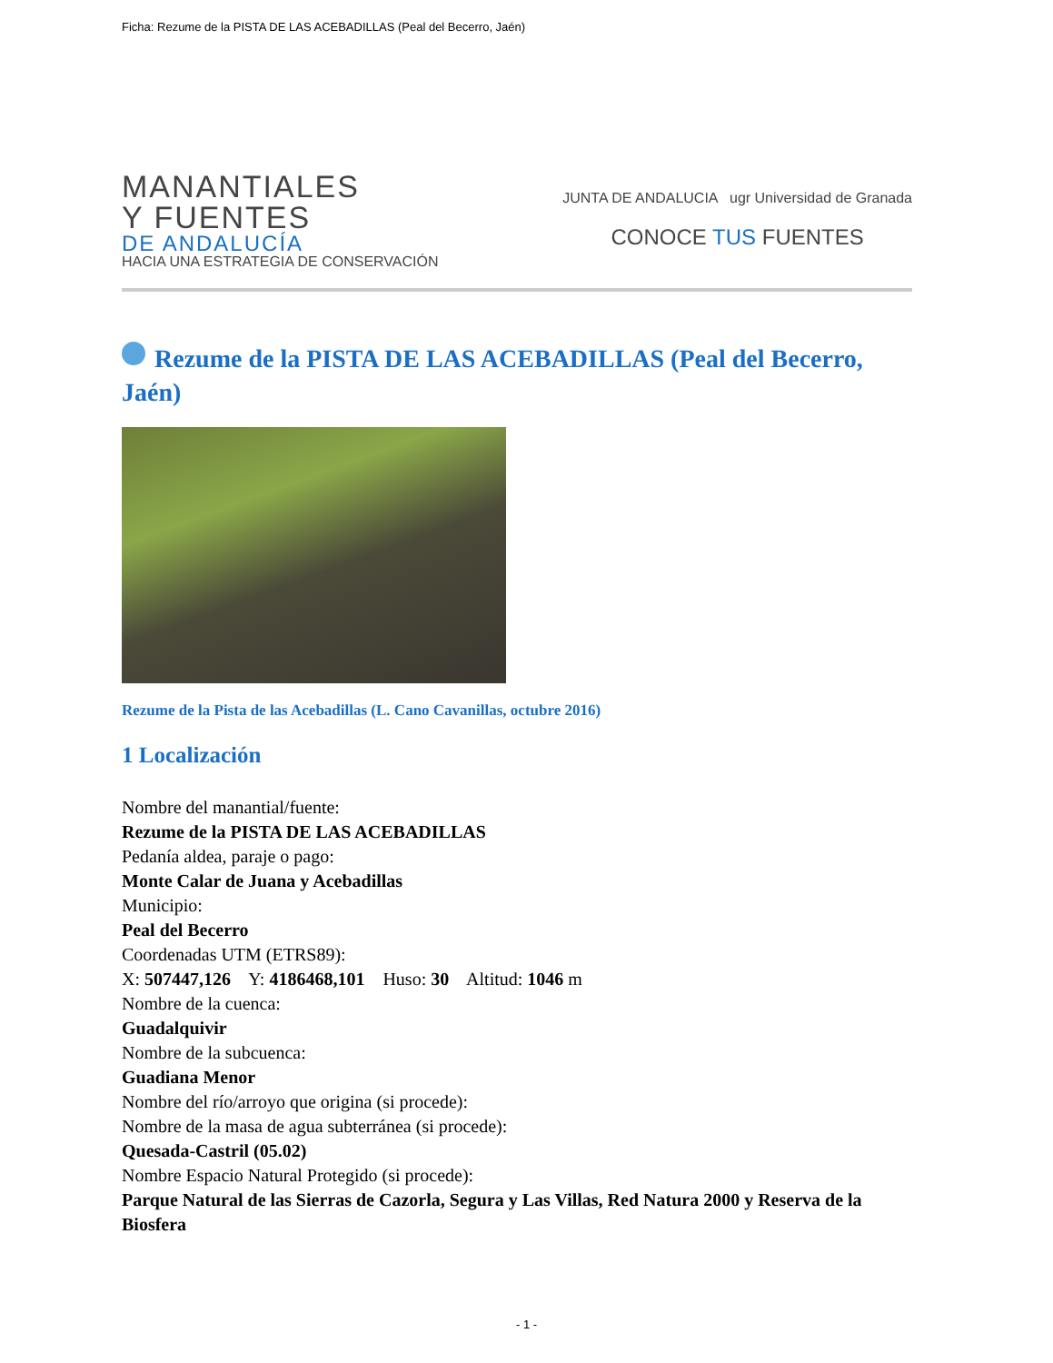Ficha: Rezume de la PISTA DE LAS ACEBADILLAS (Peal del Becerro, Jaén)
MANANTIALES
Y FUENTES
DE ANDALUCÍA
HACIA UNA ESTRATEGIA DE CONSERVACIÓN
JUNTA DE ANDALUCIA ugr Universidad de Granada
CONOCE TUS FUENTES
Rezume de la PISTA DE LAS ACEBADILLAS (Peal del Becerro, Jaén)
Rezume de la Pista de las Acebadillas (L. Cano Cavanillas, octubre 2016)
1 Localización
Nombre del manantial/fuente:
Rezume de la PISTA DE LAS ACEBADILLAS
Pedanía aldea, paraje o pago:
Monte Calar de Juana y Acebadillas
Municipio:
Peal del Becerro
Coordenadas UTM (ETRS89):
X: 507447,126 Y: 4186468,101 Huso: 30 Altitud: 1046 m
Nombre de la cuenca:
Guadalquivir
Nombre de la subcuenca:
Guadiana Menor
Nombre del río/arroyo que origina (si procede):
Nombre de la masa de agua subterránea (si procede):
Quesada-Castril (05.02)
Nombre Espacio Natural Protegido (si procede):
Parque Natural de las Sierras de Cazorla, Segura y Las Villas, Red Natura 2000 y Reserva de la Biosfera
- 1 -